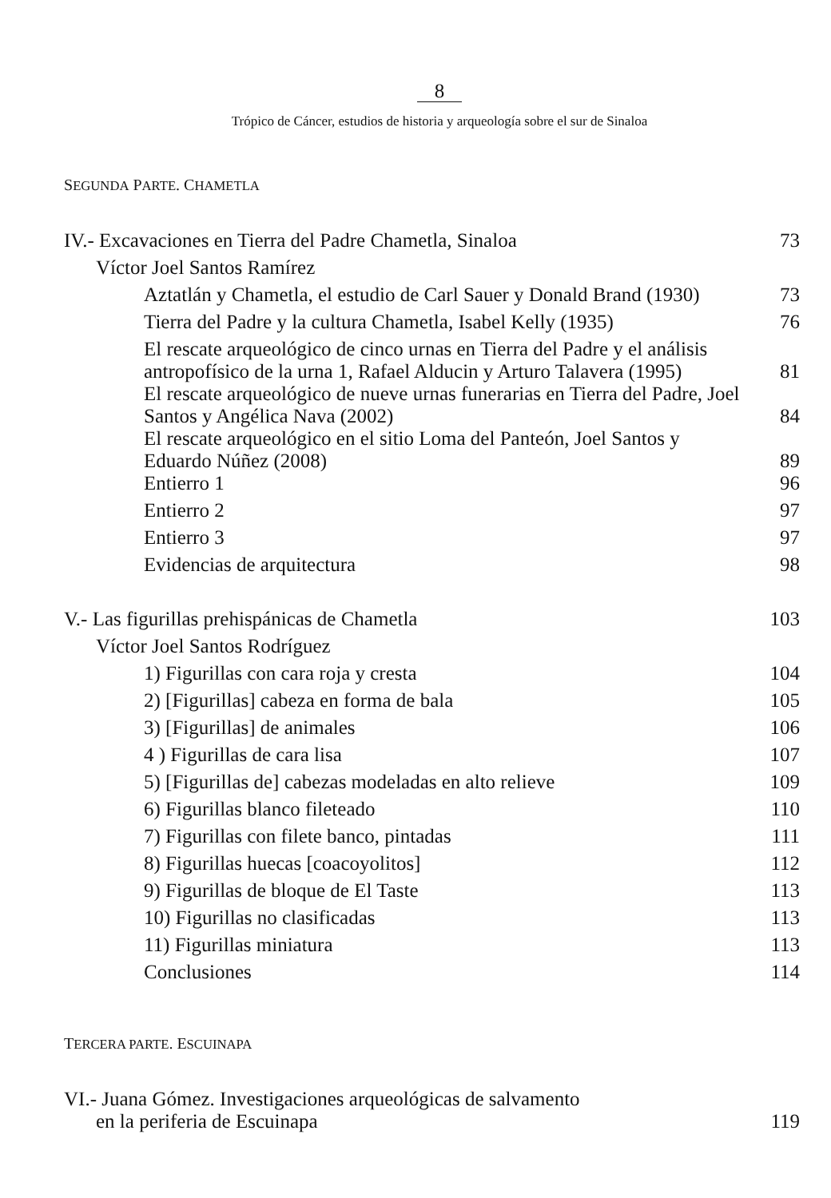8
Trópico de Cáncer, estudios de historia y arqueología sobre el sur de Sinaloa
SEGUNDA PARTE. CHAMETLA
| IV.- Excavaciones en Tierra del Padre Chametla, Sinaloa | 73 |
| Víctor Joel Santos Ramírez | |
| Aztatlán y Chametla, el estudio de Carl Sauer y Donald Brand (1930) | 73 |
| Tierra del Padre y la cultura Chametla, Isabel Kelly (1935) | 76 |
| El rescate arqueológico de cinco urnas en Tierra del Padre y el análisis antropofísico de la urna 1, Rafael Alducin y Arturo Talavera (1995) | 81 |
| El rescate arqueológico de nueve urnas funerarias en Tierra del Padre, Joel Santos y Angélica Nava (2002) | 84 |
| El rescate arqueológico en el sitio Loma del Panteón, Joel Santos y Eduardo Núñez (2008) | 89 |
| Entierro 1 | 96 |
| Entierro 2 | 97 |
| Entierro 3 | 97 |
| Evidencias de arquitectura | 98 |
| V.- Las figurillas prehispánicas de Chametla | 103 |
| Víctor Joel Santos Rodríguez | |
| 1) Figurillas con cara roja y cresta | 104 |
| 2) [Figurillas] cabeza en forma de bala | 105 |
| 3) [Figurillas] de animales | 106 |
| 4 ) Figurillas de cara lisa | 107 |
| 5) [Figurillas de] cabezas modeladas en alto relieve | 109 |
| 6) Figurillas blanco fileteado | 110 |
| 7) Figurillas con filete banco, pintadas | 111 |
| 8) Figurillas huecas [coacoyolitos] | 112 |
| 9) Figurillas de bloque de El Taste | 113 |
| 10) Figurillas no clasificadas | 113 |
| 11) Figurillas miniatura | 113 |
| Conclusiones | 114 |
TERCERA PARTE. ESCUINAPA
| VI.- Juana Gómez. Investigaciones arqueológicas de salvamento en la periferia de Escuinapa | 119 |